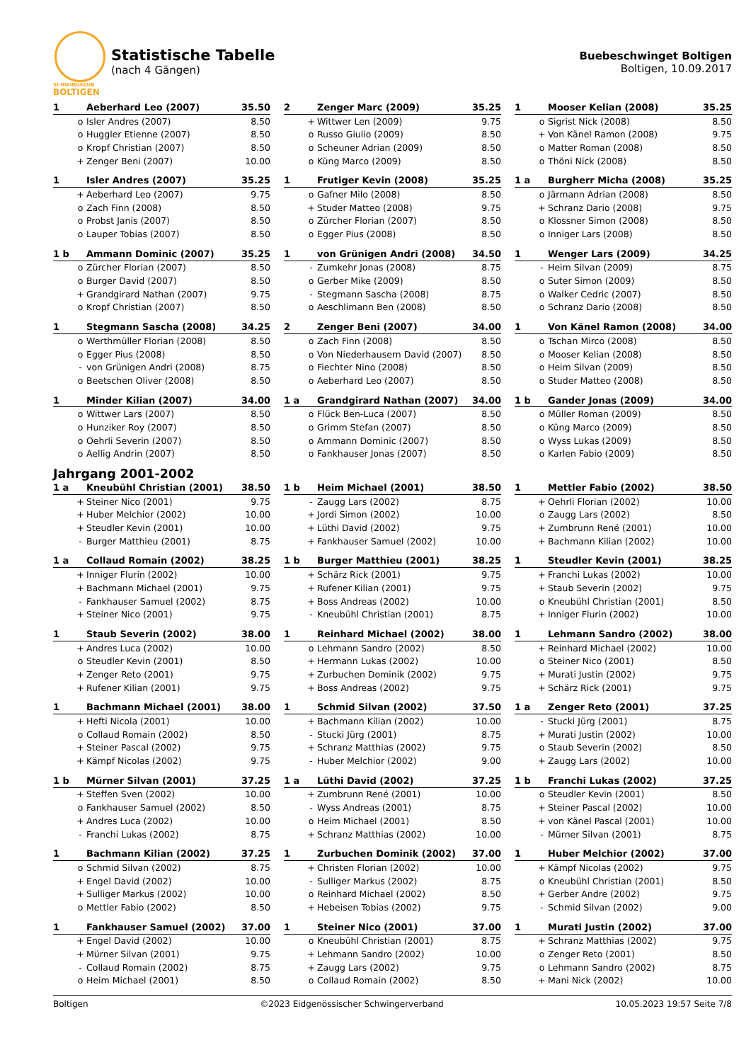SCHWINGKLUB
BOLTIGEN
Statistische Tabelle
(nach 4 Gängen)
Buebeschwinget Boltigen
Boltigen, 10.09.2017
| 1 | | Aeberhard Leo (2007) | 35.50 |
| | o | Isler Andres (2007) | 8.50 |
| | o | Huggler Etienne (2007) | 8.50 |
| | o | Kropf Christian (2007) | 8.50 |
| | + | Zenger Beni (2007) | 10.00 |
| 2 | | Zenger Marc (2009) | 35.25 |
| | + | Wittwer Len (2009) | 9.75 |
| | o | Russo Giulio (2009) | 8.50 |
| | o | Scheuner Adrian (2009) | 8.50 |
| | o | Küng Marco (2009) | 8.50 |
| 1 | | Mooser Kelian (2008) | 35.25 |
| | o | Sigrist Nick (2008) | 8.50 |
| | + | Von Känel Ramon (2008) | 9.75 |
| | o | Matter Roman (2008) | 8.50 |
| | o | Thöni Nick (2008) | 8.50 |
| 1 | | Isler Andres (2007) | 35.25 |
| | + | Aeberhard Leo (2007) | 9.75 |
| | o | Zach Finn (2008) | 8.50 |
| | o | Probst Janis (2007) | 8.50 |
| | o | Lauper Tobias (2007) | 8.50 |
| 1 | | Frutiger Kevin (2008) | 35.25 |
| | o | Gafner Milo (2008) | 8.50 |
| | + | Studer Matteo (2008) | 9.75 |
| | o | Zürcher Florian (2007) | 8.50 |
| | o | Egger Pius (2008) | 8.50 |
| 1 a | | Burgherr Micha (2008) | 35.25 |
| | o | Järmann Adrian (2008) | 8.50 |
| | + | Schranz Dario (2008) | 9.75 |
| | o | Klossner Simon (2008) | 8.50 |
| | o | Inniger Lars (2008) | 8.50 |
| 1 b | | Ammann Dominic (2007) | 35.25 |
| | o | Zürcher Florian (2007) | 8.50 |
| | o | Burger David (2007) | 8.50 |
| | + | Grandgirard Nathan (2007) | 9.75 |
| | o | Kropf Christian (2007) | 8.50 |
| 1 | | von Grünigen Andri (2008) | 34.50 |
| | - | Zumkehr Jonas (2008) | 8.75 |
| | o | Gerber Mike (2009) | 8.50 |
| | - | Stegmann Sascha (2008) | 8.75 |
| | o | Aeschlimann Ben (2008) | 8.50 |
| 1 | | Wenger Lars (2009) | 34.25 |
| | - | Heim Silvan (2009) | 8.75 |
| | o | Suter Simon (2009) | 8.50 |
| | o | Walker Cedric (2007) | 8.50 |
| | o | Schranz Dario (2008) | 8.50 |
| 1 | | Stegmann Sascha (2008) | 34.25 |
| | o | Werthmüller Florian (2008) | 8.50 |
| | o | Egger Pius (2008) | 8.50 |
| | - | von Grünigen Andri (2008) | 8.75 |
| | o | Beetschen Oliver (2008) | 8.50 |
| 2 | | Zenger Beni (2007) | 34.00 |
| | o | Zach Finn (2008) | 8.50 |
| | o | Von Niederhausern David (2007) | 8.50 |
| | o | Fiechter Nino (2008) | 8.50 |
| | o | Aeberhard Leo (2007) | 8.50 |
| 1 | | Von Känel Ramon (2008) | 34.00 |
| | o | Tschan Mirco (2008) | 8.50 |
| | o | Mooser Kelian (2008) | 8.50 |
| | o | Heim Silvan (2009) | 8.50 |
| | o | Studer Matteo (2008) | 8.50 |
| 1 | | Minder Kilian (2007) | 34.00 |
| | o | Wittwer Lars (2007) | 8.50 |
| | o | Hunziker Roy (2007) | 8.50 |
| | o | Oehrli Severin (2007) | 8.50 |
| | o | Aellig Andrin (2007) | 8.50 |
| 1 a | | Grandgirard Nathan (2007) | 34.00 |
| | o | Flück Ben-Luca (2007) | 8.50 |
| | o | Grimm Stefan (2007) | 8.50 |
| | o | Ammann Dominic (2007) | 8.50 |
| | o | Fankhauser Jonas (2007) | 8.50 |
| 1 b | | Gander Jonas (2009) | 34.00 |
| | o | Müller Roman (2009) | 8.50 |
| | o | Küng Marco (2009) | 8.50 |
| | o | Wyss Lukas (2009) | 8.50 |
| | o | Karlen Fabio (2009) | 8.50 |
Jahrgang 2001-2002
| 1 a | | Kneubühl Christian (2001) | 38.50 |
| | + | Steiner Nico (2001) | 9.75 |
| | + | Huber Melchior (2002) | 10.00 |
| | + | Steudler Kevin (2001) | 10.00 |
| | - | Burger Matthieu (2001) | 8.75 |
| 1 b | | Heim Michael (2001) | 38.50 |
| | - | Zaugg Lars (2002) | 8.75 |
| | + | Jordi Simon (2002) | 10.00 |
| | + | Lüthi David (2002) | 9.75 |
| | + | Fankhauser Samuel (2002) | 10.00 |
| 1 | | Mettler Fabio (2002) | 38.50 |
| | + | Oehrli Florian (2002) | 10.00 |
| | o | Zaugg Lars (2002) | 8.50 |
| | + | Zumbrunn René (2001) | 10.00 |
| | + | Bachmann Kilian (2002) | 10.00 |
| 1 a | | Collaud Romain (2002) | 38.25 |
| | + | Inniger Flurin (2002) | 10.00 |
| | + | Bachmann Michael (2001) | 9.75 |
| | - | Fankhauser Samuel (2002) | 8.75 |
| | + | Steiner Nico (2001) | 9.75 |
| 1 b | | Burger Matthieu (2001) | 38.25 |
| | + | Schärz Rick (2001) | 9.75 |
| | + | Rufener Kilian (2001) | 9.75 |
| | + | Boss Andreas (2002) | 10.00 |
| | - | Kneubühl Christian (2001) | 8.75 |
| 1 | | Steudler Kevin (2001) | 38.25 |
| | + | Franchi Lukas (2002) | 10.00 |
| | + | Staub Severin (2002) | 9.75 |
| | o | Kneubühl Christian (2001) | 8.50 |
| | + | Inniger Flurin (2002) | 10.00 |
| 1 | | Staub Severin (2002) | 38.00 |
| | + | Andres Luca (2002) | 10.00 |
| | o | Steudler Kevin (2001) | 8.50 |
| | + | Zenger Reto (2001) | 9.75 |
| | + | Rufener Kilian (2001) | 9.75 |
| 1 | | Reinhard Michael (2002) | 38.00 |
| | o | Lehmann Sandro (2002) | 8.50 |
| | + | Hermann Lukas (2002) | 10.00 |
| | + | Zurbuchen Dominik (2002) | 9.75 |
| | + | Boss Andreas (2002) | 9.75 |
| 1 | | Lehmann Sandro (2002) | 38.00 |
| | + | Reinhard Michael (2002) | 10.00 |
| | o | Steiner Nico (2001) | 8.50 |
| | + | Murati Justin (2002) | 9.75 |
| | + | Schärz Rick (2001) | 9.75 |
| 1 | | Bachmann Michael (2001) | 38.00 |
| | + | Hefti Nicola (2001) | 10.00 |
| | o | Collaud Romain (2002) | 8.50 |
| | + | Steiner Pascal (2002) | 9.75 |
| | + | Kämpf Nicolas (2002) | 9.75 |
| 1 | | Schmid Silvan (2002) | 37.50 |
| | + | Bachmann Kilian (2002) | 10.00 |
| | - | Stucki Jürg (2001) | 8.75 |
| | + | Schranz Matthias (2002) | 9.75 |
| | - | Huber Melchior (2002) | 9.00 |
| 1 a | | Zenger Reto (2001) | 37.25 |
| | - | Stucki Jürg (2001) | 8.75 |
| | + | Murati Justin (2002) | 10.00 |
| | o | Staub Severin (2002) | 8.50 |
| | + | Zaugg Lars (2002) | 10.00 |
| 1 b | | Mürner Silvan (2001) | 37.25 |
| | + | Steffen Sven (2002) | 10.00 |
| | o | Fankhauser Samuel (2002) | 8.50 |
| | + | Andres Luca (2002) | 10.00 |
| | - | Franchi Lukas (2002) | 8.75 |
| 1 a | | Lüthi David (2002) | 37.25 |
| | + | Zumbrunn René (2001) | 10.00 |
| | - | Wyss Andreas (2001) | 8.75 |
| | o | Heim Michael (2001) | 8.50 |
| | + | Schranz Matthias (2002) | 10.00 |
| 1 b | | Franchi Lukas (2002) | 37.25 |
| | o | Steudler Kevin (2001) | 8.50 |
| | + | Steiner Pascal (2002) | 10.00 |
| | + | von Känel Pascal (2001) | 10.00 |
| | - | Mürner Silvan (2001) | 8.75 |
| 1 | | Bachmann Kilian (2002) | 37.25 |
| | o | Schmid Silvan (2002) | 8.75 |
| | + | Engel David (2002) | 10.00 |
| | + | Sulliger Markus (2002) | 10.00 |
| | o | Mettler Fabio (2002) | 8.50 |
| 1 | | Zurbuchen Dominik (2002) | 37.00 |
| | + | Christen Florian (2002) | 10.00 |
| | - | Sulliger Markus (2002) | 8.75 |
| | o | Reinhard Michael (2002) | 8.50 |
| | + | Hebeisen Tobias (2002) | 9.75 |
| 1 | | Huber Melchior (2002) | 37.00 |
| | + | Kämpf Nicolas (2002) | 9.75 |
| | o | Kneubühl Christian (2001) | 8.50 |
| | + | Gerber Andre (2002) | 9.75 |
| | - | Schmid Silvan (2002) | 9.00 |
| 1 | | Fankhauser Samuel (2002) | 37.00 |
| | + | Engel David (2002) | 10.00 |
| | + | Mürner Silvan (2001) | 9.75 |
| | - | Collaud Romain (2002) | 8.75 |
| | o | Heim Michael (2001) | 8.50 |
| 1 | | Steiner Nico (2001) | 37.00 |
| | o | Kneubühl Christian (2001) | 8.75 |
| | + | Lehmann Sandro (2002) | 10.00 |
| | + | Zaugg Lars (2002) | 9.75 |
| | o | Collaud Romain (2002) | 8.50 |
| 1 | | Murati Justin (2002) | 37.00 |
| | + | Schranz Matthias (2002) | 9.75 |
| | o | Zenger Reto (2001) | 8.50 |
| | o | Lehmann Sandro (2002) | 8.75 |
| | + | Mani Nick (2002) | 10.00 |
Boltigen ©2023 Eidgenössischer Schwingerverband 10.05.2023 19:57 Seite 7/8